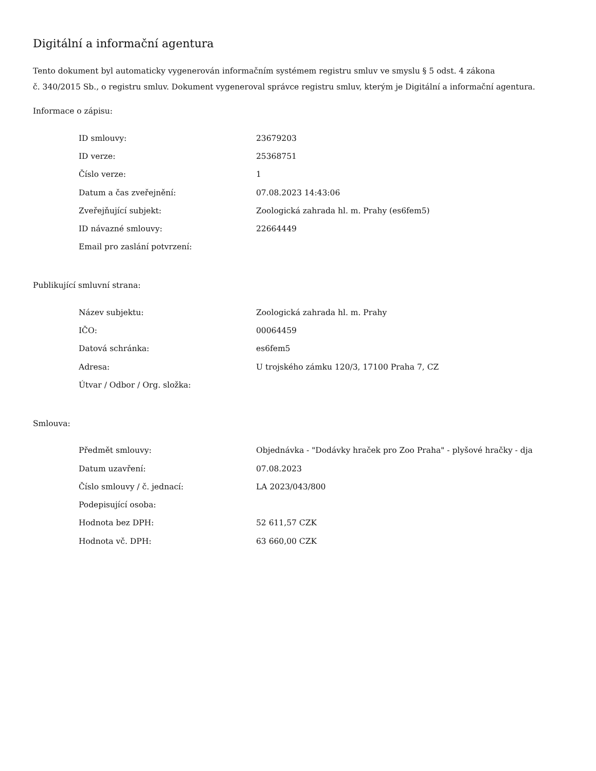Digitální a informační agentura
Tento dokument byl automaticky vygenerován informačním systémem registru smluv ve smyslu § 5 odst. 4 zákona
č. 340/2015 Sb., o registru smluv. Dokument vygeneroval správce registru smluv, kterým je Digitální a informační agentura.
Informace o zápisu:
| ID smlouvy: | 23679203 |
| ID verze: | 25368751 |
| Číslo verze: | 1 |
| Datum a čas zveřejnění: | 07.08.2023 14:43:06 |
| Zveřejňující subjekt: | Zoologická zahrada hl. m. Prahy (es6fem5) |
| ID návazné smlouvy: | 22664449 |
| Email pro zaslání potvrzení: | |
Publikující smluvní strana:
| Název subjektu: | Zoologická zahrada hl. m. Prahy |
| IČO: | 00064459 |
| Datová schránka: | es6fem5 |
| Adresa: | U trojského zámku 120/3, 17100 Praha 7, CZ |
| Útvar / Odbor / Org. složka: | |
Smlouva:
| Předmět smlouvy: | Objednávka - "Dodávky hraček pro Zoo Praha" - plyšové hračky - dja |
| Datum uzavření: | 07.08.2023 |
| Číslo smlouvy / č. jednací: | LA 2023/043/800 |
| Podepisující osoba: | |
| Hodnota bez DPH: | 52 611,57 CZK |
| Hodnota vč. DPH: | 63 660,00 CZK |